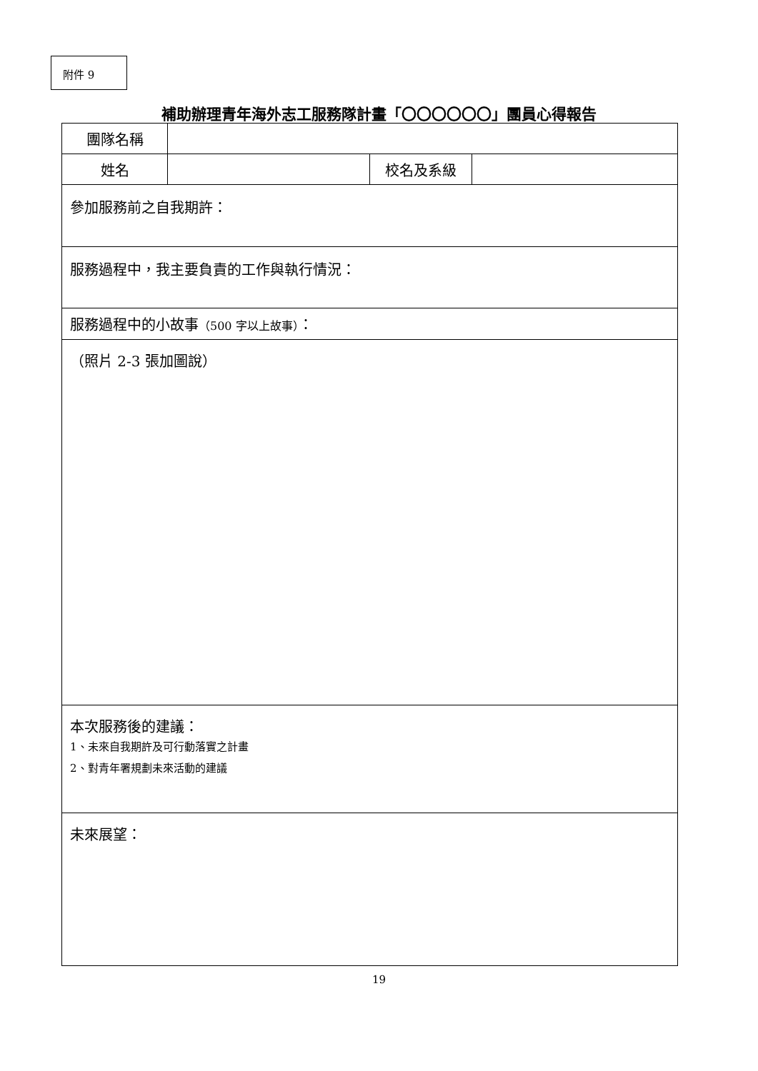附件 9
補助辦理青年海外志工服務隊計畫「〇〇〇〇〇〇」團員心得報告
| 團隊名稱 | | | |
| 姓名 | | 校名及系級 | |
| 參加服務前之自我期許： | | | |
| 服務過程中，我主要負責的工作與執行情況： | | | |
| 服務過程中的小故事 （500 字以上故事） ： | | | |
| （照片 2-3 張加圖說） | | | |
| 本次服務後的建議： 1、未來自我期許及可行動落實之計畫 2、對青年署規劃未來活動的建議 | | | |
| 未來展望： | | | |
19